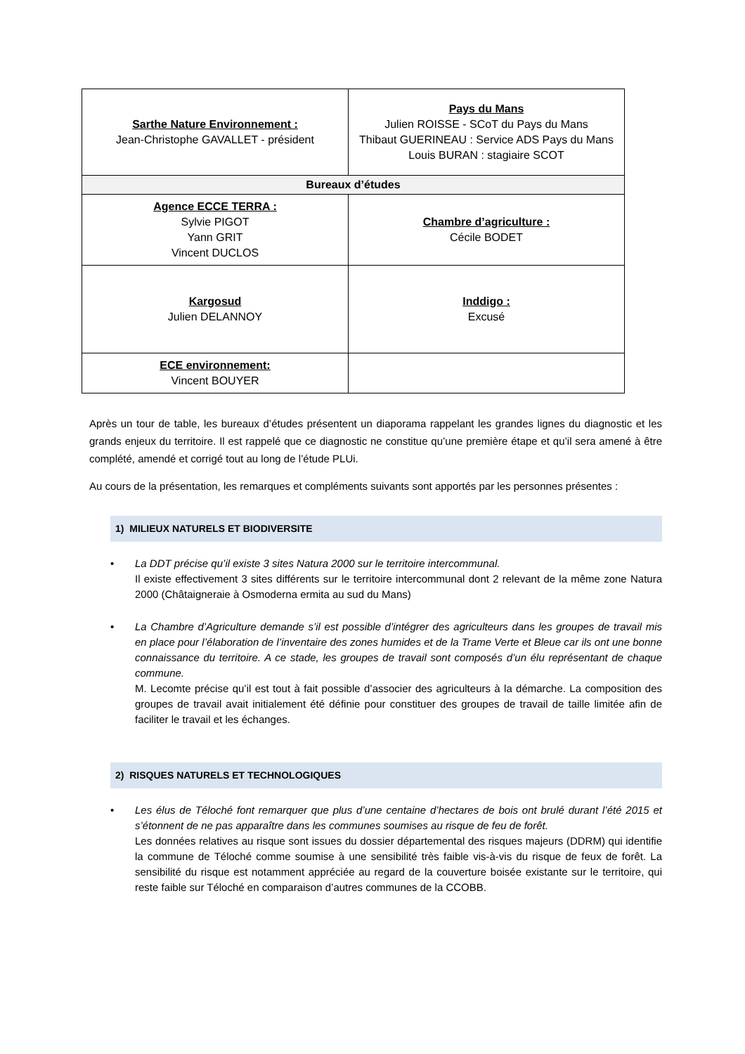| Sarthe Nature Environnement : Jean-Christophe GAVALLET - président | Pays du Mans Julien ROISSE - SCoT du Pays du Mans Thibaut GUERINEAU : Service ADS Pays du Mans Louis BURAN : stagiaire SCOT |
| Bureaux d’études | |
| Agence ECCE TERRA : Sylvie PIGOT Yann GRIT Vincent DUCLOS | Chambre d’agriculture : Cécile BODET |
| Kargosud Julien DELANNOY | Inddigo : Excusé |
| ECE environnement: Vincent BOUYER | |
Après un tour de table, les bureaux d’études présentent un diaporama rappelant les grandes lignes du diagnostic et les grands enjeux du territoire. Il est rappelé que ce diagnostic ne constitue qu’une première étape et qu’il sera amené à être complété, amendé et corrigé tout au long de l’étude PLUi.
Au cours de la présentation, les remarques et compléments suivants sont apportés par les personnes présentes :
1) MILIEUX NATURELS ET BIODIVERSITE
• La DDT précise qu’il existe 3 sites Natura 2000 sur le territoire intercommunal.
Il existe effectivement 3 sites différents sur le territoire intercommunal dont 2 relevant de la même zone Natura 2000 (Châtaigneraie à Osmoderna ermita au sud du Mans)
• La Chambre d’Agriculture demande s’il est possible d’intégrer des agriculteurs dans les groupes de travail mis en place pour l’élaboration de l’inventaire des zones humides et de la Trame Verte et Bleue car ils ont une bonne connaissance du territoire. A ce stade, les groupes de travail sont composés d’un élu représentant de chaque commune.
M. Lecomte précise qu’il est tout à fait possible d’associer des agriculteurs à la démarche. La composition des groupes de travail avait initialement été définie pour constituer des groupes de travail de taille limitée afin de faciliter le travail et les échanges.
2) RISQUES NATURELS ET TECHNOLOGIQUES
• Les élus de Téloché font remarquer que plus d’une centaine d’hectares de bois ont brulé durant l’été 2015 et s’étonnent de ne pas apparaître dans les communes soumises au risque de feu de forêt.
Les données relatives au risque sont issues du dossier départemental des risques majeurs (DDRM) qui identifie la commune de Téloché comme soumise à une sensibilité très faible vis-à-vis du risque de feux de forêt. La sensibilité du risque est notamment appréciée au regard de la couverture boisée existante sur le territoire, qui reste faible sur Téloché en comparaison d’autres communes de la CCOBB.